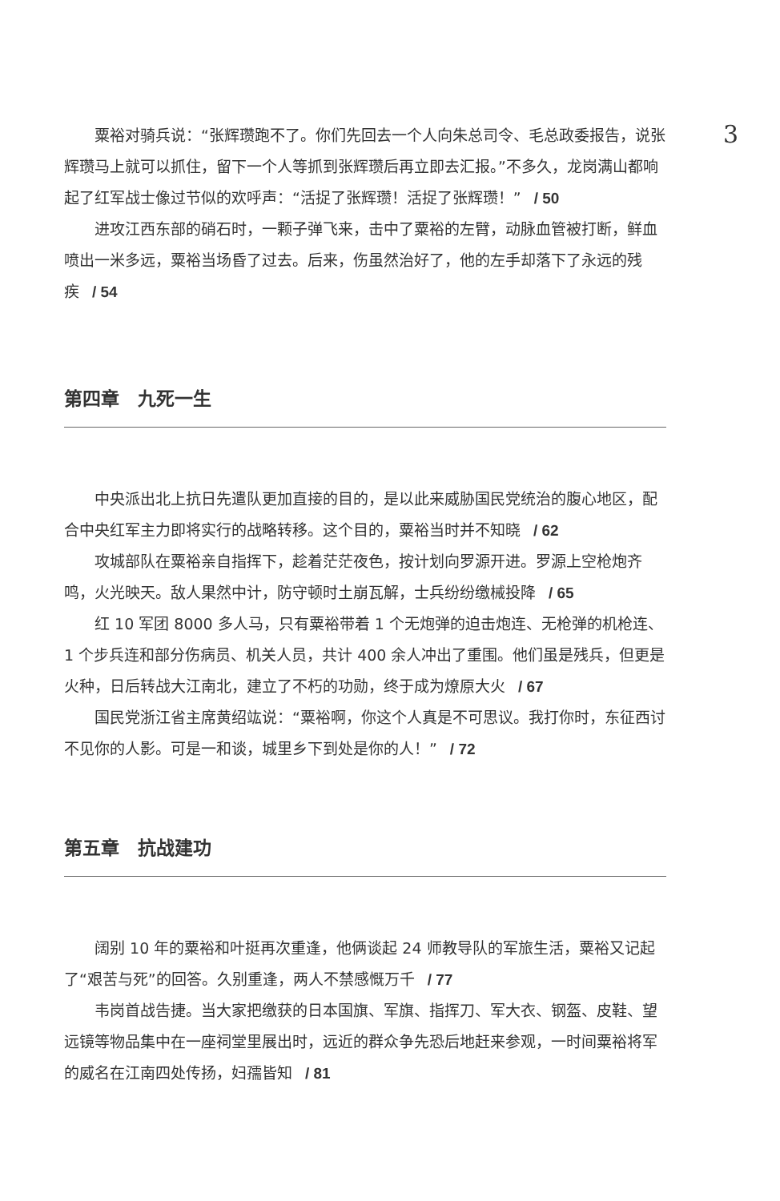3
粟裕对骑兵说：“张辉瓒跑不了。你们先回去一个人向朱总司令、毛总政委报告，说张辉瓒马上就可以抓住，留下一个人等抓到张辉瓒后再立即去汇报。”不多久，龙岗满山都响起了红军战士像过节似的欢呼声：“活捉了张辉瓒！活捉了张辉瓒！” / 50
进攻江西东部的硝石时，一颗子弹飞来，击中了粟裕的左臂，动脉血管被打断，鲜血喷出一米多远，粟裕当场昏了过去。后来，伤虽然治好了，他的左手却落下了永远的残疾 / 54
第四章　九死一生
中央派出北上抗日先遣队更加直接的目的，是以此来威胁国民党统治的腹心地区，配合中央红军主力即将实行的战略转移。这个目的，粟裕当时并不知晓 / 62
攻城部队在粟裕亲自指挥下，趁着茫茫夜色，按计划向罗源开进。罗源上空枪炮齐鸣，火光映天。敌人果然中计，防守顿时土崩瓦解，士兵纷纷缴械投降 / 65
红 10 军团 8000 多人马，只有粟裕带着 1 个无炮弹的迫击炮连、无枪弹的机枪连、1 个步兵连和部分伤病员、机关人员，共计 400 余人冲出了重围。他们虽是残兵，但更是火种，日后转战大江南北，建立了不朽的功勋，终于成为燎原大火 / 67
国民党浙江省主席黄绍竑说：“粟裕啊，你这个人真是不可思议。我打你时，东征西讨不见你的人影。可是一和谈，城里乡下到处是你的人！” / 72
第五章　抗战建功
阔别 10 年的粟裕和叶挺再次重逢，他俩谈起 24 师教导队的军旅生活，粟裕又记起了“艰苦与死”的回答。久别重逢，两人不禁感慨万千 / 77
韦岗首战告捷。当大家把缴获的日本国旗、军旗、指挥刀、军大衣、钢盔、皮鞋、望远镜等物品集中在一座祠堂里展出时，远近的群众争先恐后地赶来参观，一时间粟裕将军的威名在江南四处传扬，妇孺皆知 / 81